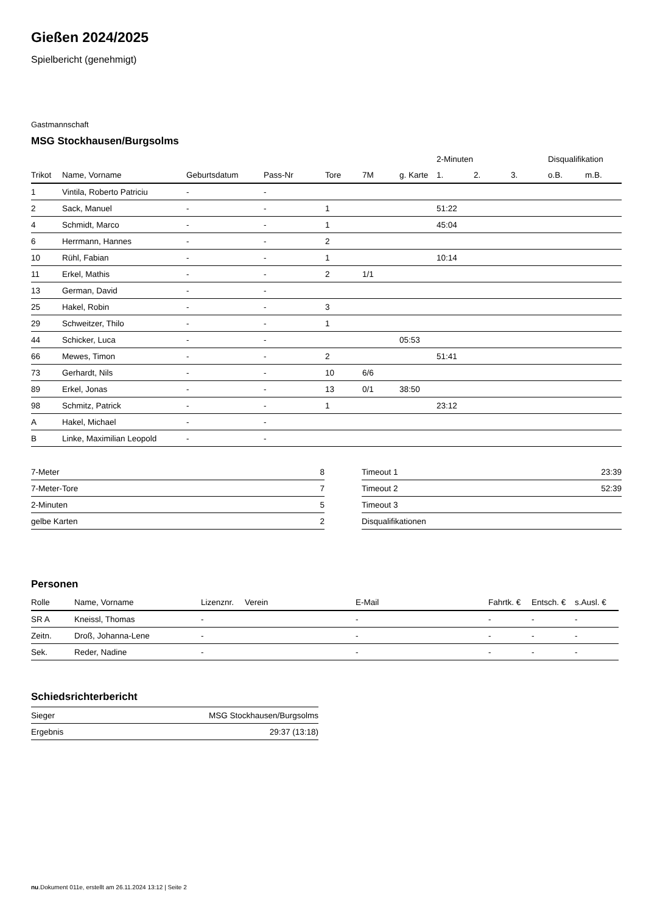Gießen 2024/2025
Spielbericht (genehmigt)
Gastmannschaft
MSG Stockhausen/Burgsolms
| | | | | | | | 2-Minuten | | | Disqualifikation | |
| --- | --- | --- | --- | --- | --- | --- | --- | --- | --- | --- | --- |
| Trikot | Name, Vorname | Geburtsdatum | Pass-Nr | Tore | 7M | g. Karte | 1. | 2. | 3. | o.B. | m.B. |
| 1 | Vintila, Roberto Patriciu | - | - | | | | | | | | |
| 2 | Sack, Manuel | - | - | 1 | | | 51:22 | | | | |
| 4 | Schmidt, Marco | - | - | 1 | | | 45:04 | | | | |
| 6 | Herrmann, Hannes | - | - | 2 | | | | | | | |
| 10 | Rühl, Fabian | - | - | 1 | | | 10:14 | | | | |
| 11 | Erkel, Mathis | - | - | 2 | 1/1 | | | | | | |
| 13 | German, David | - | - | | | | | | | | |
| 25 | Hakel, Robin | - | - | 3 | | | | | | | |
| 29 | Schweitzer, Thilo | - | - | 1 | | | | | | | |
| 44 | Schicker, Luca | - | - | | | 05:53 | | | | | |
| 66 | Mewes, Timon | - | - | 2 | | | 51:41 | | | | |
| 73 | Gerhardt, Nils | - | - | 10 | 6/6 | | | | | | |
| 89 | Erkel, Jonas | - | - | 13 | 0/1 | 38:50 | | | | | |
| 98 | Schmitz, Patrick | - | - | 1 | | | 23:12 | | | | |
| A | Hakel, Michael | - | - | | | | | | | | |
| B | Linke, Maximilian Leopold | - | - | | | | | | | | |
| 7-Meter | 8 |
| 7-Meter-Tore | 7 |
| 2-Minuten | 5 |
| gelbe Karten | 2 |
| Timeout 1 | 23:39 |
| Timeout 2 | 52:39 |
| Timeout 3 | |
| Disqualifikationen | |
Personen
| Rolle | Name, Vorname | Lizenznr. | Verein | E-Mail | Fahrtk. € | Entsch. € | s.Ausl. € |
| --- | --- | --- | --- | --- | --- | --- | --- |
| SR A | Kneissl, Thomas | - | | - | - | - | - |
| Zeitn. | Droß, Johanna-Lene | - | | - | - | - | - |
| Sek. | Reder, Nadine | - | | - | - | - | - |
Schiedsrichterbericht
| Sieger | MSG Stockhausen/Burgsolms |
| Ergebnis | 29:37 (13:18) |
nu.Dokument 011e, erstellt am 26.11.2024 13:12 | Seite 2